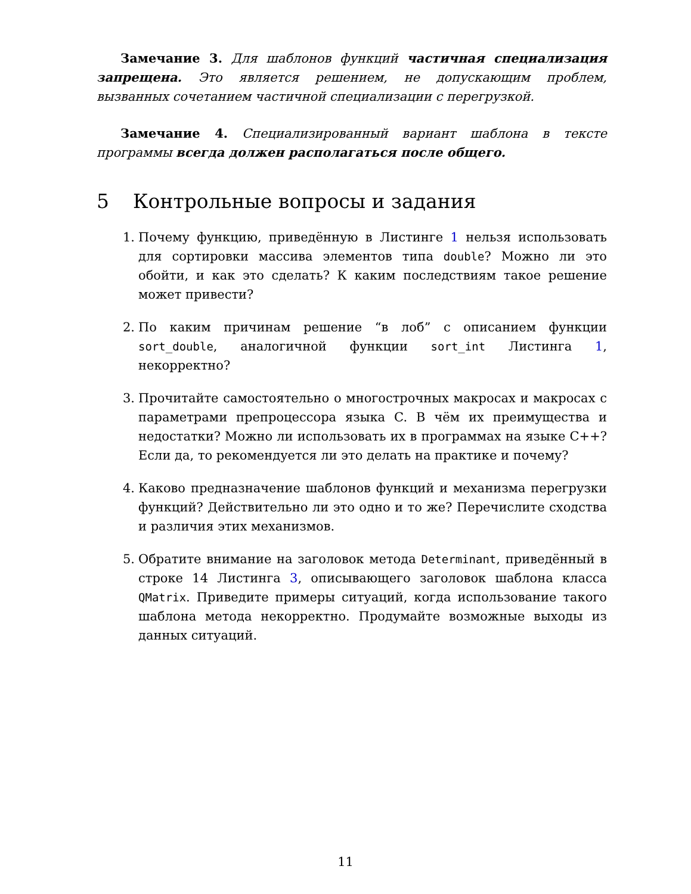Замечание 3. Для шаблонов функций частичная специализация запрещена. Это является решением, не допускающим проблем, вызванных сочетанием частичной специализации с перегрузкой.
Замечание 4. Специализированный вариант шаблона в тексте программы всегда должен располагаться после общего.
5 Контрольные вопросы и задания
1. Почему функцию, приведённую в Листинге 1 нельзя использовать для сортировки массива элементов типа double? Можно ли это обойти, и как это сделать? К каким последствиям такое решение может привести?
2. По каким причинам решение “в лоб” с описанием функции sort_double, аналогичной функции sort_int Листинга 1, некорректно?
3. Прочитайте самостоятельно о многострочных макросах и макросах с параметрами препроцессора языка C. В чём их преимущества и недостатки? Можно ли использовать их в программах на языке C++? Если да, то рекомендуется ли это делать на практике и почему?
4. Каково предназначение шаблонов функций и механизма перегрузки функций? Действительно ли это одно и то же? Перечислите сходства и различия этих механизмов.
5. Обратите внимание на заголовок метода Determinant, приведённый в строке 14 Листинга 3, описывающего заголовок шаблона класса QMatrix. Приведите примеры ситуаций, когда использование такого шаблона метода некорректно. Продумайте возможные выходы из данных ситуаций.
11